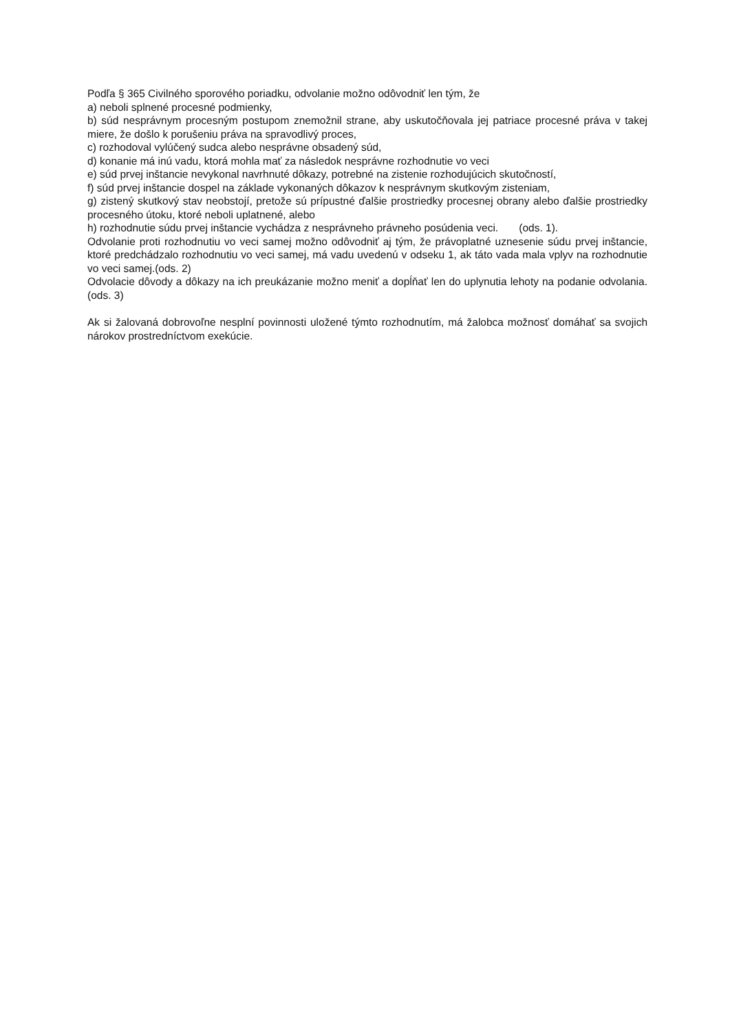Podľa § 365 Civilného sporového poriadku, odvolanie možno odôvodniť len tým, že
a) neboli splnené procesné podmienky,
b) súd nesprávnym procesným postupom znemožnil strane, aby uskutočňovala jej patriace procesné práva v takej miere, že došlo k porušeniu práva na spravodlivý proces,
c) rozhodoval vylúčený sudca alebo nesprávne obsadený súd,
d) konanie má inú vadu, ktorá mohla mať za následok nesprávne rozhodnutie vo veci
e) súd prvej inštancie nevykonal navrhnuté dôkazy, potrebné na zistenie rozhodujúcich skutočností,
f) súd prvej inštancie dospel na základe vykonaných dôkazov k nesprávnym skutkovým zisteniam,
g) zistený skutkový stav neobstojí, pretože sú prípustné ďalšie prostriedky procesnej obrany alebo ďalšie prostriedky procesného útoku, ktoré neboli uplatnené, alebo
h) rozhodnutie súdu prvej inštancie vychádza z nesprávneho právneho posúdenia veci. (ods. 1).
Odvolanie proti rozhodnutiu vo veci samej možno odôvodniť aj tým, že právoplatné uznesenie súdu prvej inštancie, ktoré predchádzalo rozhodnutiu vo veci samej, má vadu uvedenú v odseku 1, ak táto vada mala vplyv na rozhodnutie vo veci samej.(ods. 2)
Odvolacie dôvody a dôkazy na ich preukázanie možno meniť a dopĺňať len do uplynutia lehoty na podanie odvolania.(ods. 3)
Ak si žalovaná dobrovoľne nesplní povinnosti uložené týmto rozhodnutím, má žalobca možnosť domáhať sa svojich nárokov prostredníctvom exekúcie.